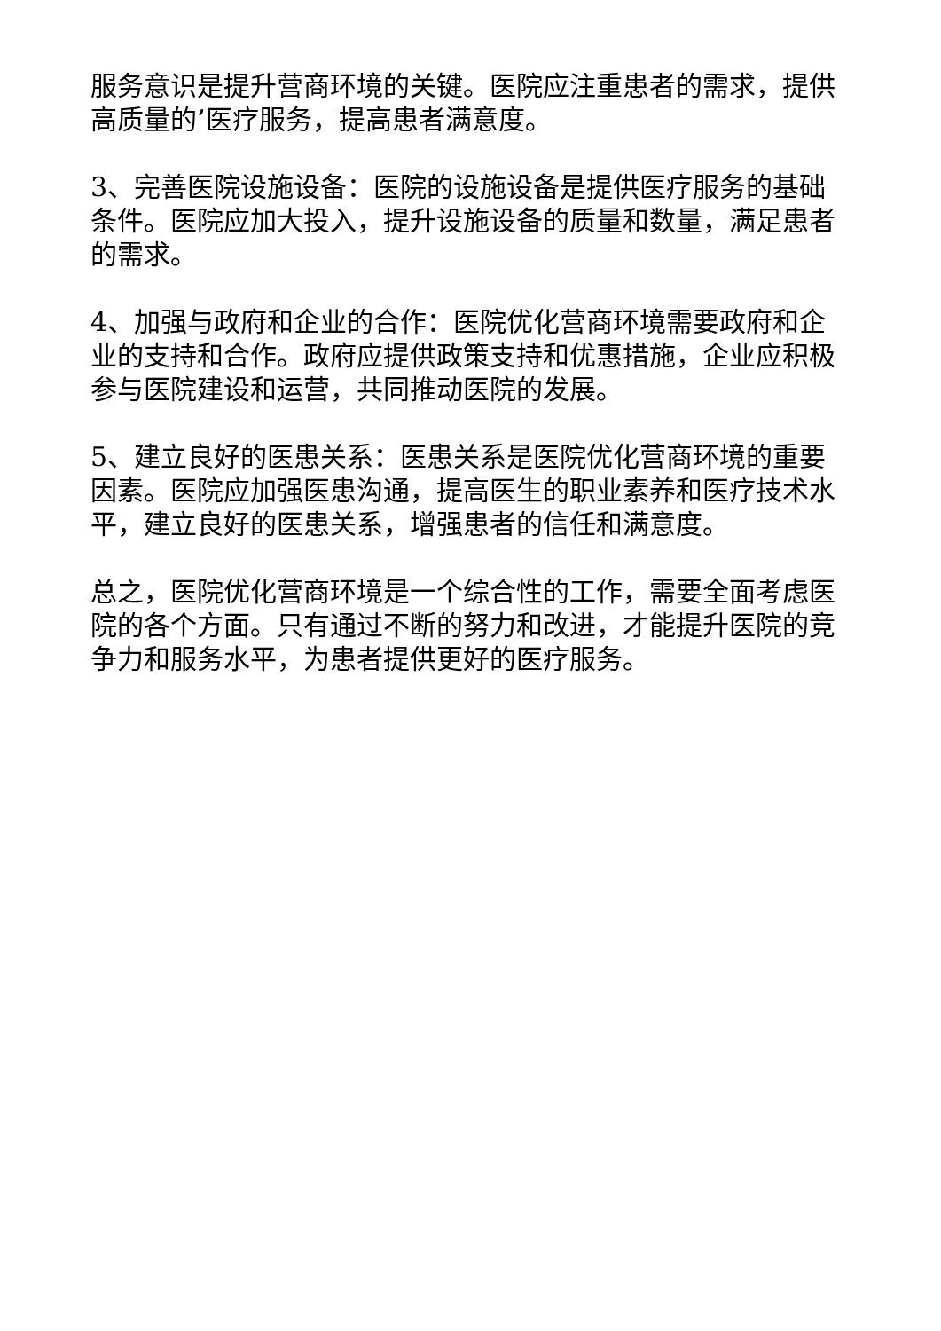服务意识是提升营商环境的关键。医院应注重患者的需求，提供高质量的’医疗服务，提高患者满意度。
3、完善医院设施设备：医院的设施设备是提供医疗服务的基础条件。医院应加大投入，提升设施设备的质量和数量，满足患者的需求。
4、加强与政府和企业的合作：医院优化营商环境需要政府和企业的支持和合作。政府应提供政策支持和优惠措施，企业应积极参与医院建设和运营，共同推动医院的发展。
5、建立良好的医患关系：医患关系是医院优化营商环境的重要因素。医院应加强医患沟通，提高医生的职业素养和医疗技术水平，建立良好的医患关系，增强患者的信任和满意度。
总之，医院优化营商环境是一个综合性的工作，需要全面考虑医院的各个方面。只有通过不断的努力和改进，才能提升医院的竞争力和服务水平，为患者提供更好的医疗服务。